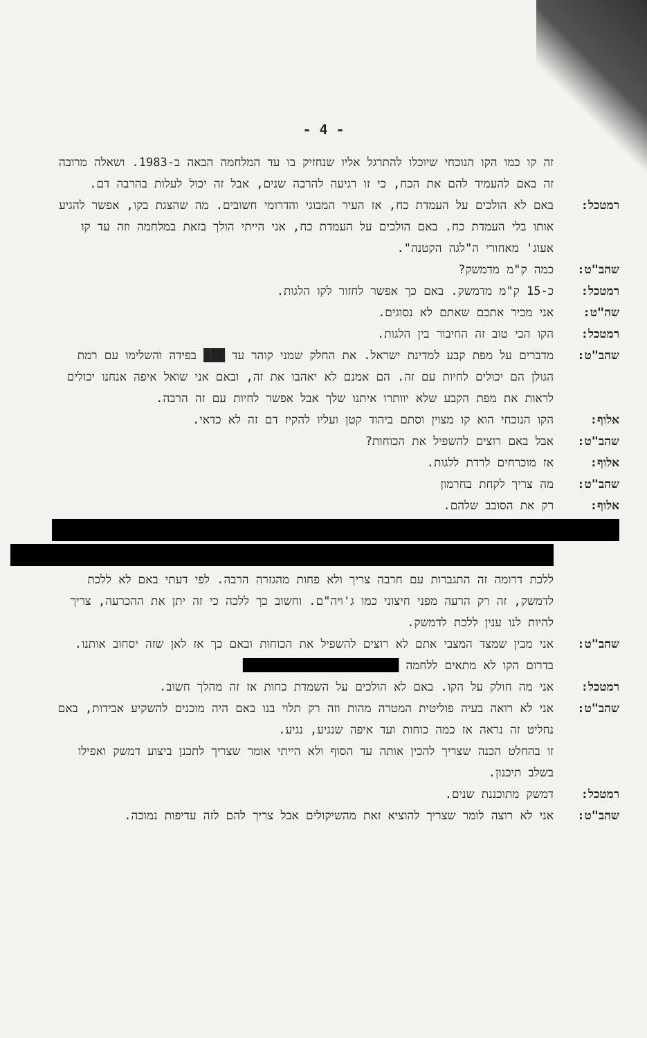- 4 -
זה קו כמו הקו הנוכחי שיוכלו להתרגל אליו שנחזיק בו עד המלחמה הבאה ב-1983. ושאלה מרובה זה באם להעמיד להם את הכח, כי זו רגיעה להרבה שנים, אבל זה יכול לעלות בהרבה דם.
רמטכל: באם לא הולכים על העמדת כח, אז העיר המבוגי והדרומי חשובים. מה שהצגת בקו, אפשר להגיע אותו בלי העמדת כח. באם הולכים על העמדת כח, אני הייתי הולך בזאת במלחמה וזה עד קו אעוג' מאחורי ה"לגה הקטנה".
שהב"ט: כמה ק"מ מדמשק?
רמטכל: כ-15 ק"מ מדמשק. באם כך אפשר לחזור לקו הלגות.
שה"ט: אני מכיר אתכם שאתם לא נסוגים.
רמטכל: הקו הכי טוב זה החיבור בין הלגות.
שהב"ט: מדברים על מפת קבע למדינת ישראל. את החלק שמני קוהר עד ███ בפידה והשלימו עם רמת הגולן הם יכולים לחיות עם זה. הם אמנם לא יאהבו את זה, ובאם אני שואל איפה אנחנו יכולים לראות את מפת הקבע שלא יוותרו איתנו שלך אבל אפשר לחיות עם זה הרבה.
אלוף: הקו הנוכחי הוא קו מצוין וסתם ביהוד קטן ועליו להקיז דם זה לא כדאי.
שהב"ט: אבל באם רוצים להשפיל את הכוחות?
אלוף: אז מוכרחים לרדת ללגות.
שהב"ט: מה צריך לקחת בחרמון
אלוף: רק את הסובב שלהם.
ללכת דרומה זה התגברות עם חרבה צריך ולא פחות מהגזרה הרבה. לפי דעתי באם לא ללכת לדמשק, זה רק הרעה מפני חיצוני כמו ג'ויה"ם. וחשוב כך ללכה כי זה יתן את ההכרעה, צריך להיות לנו ענין ללכת לדמשק.
שהב"ט: אני מבין שמצד המצבי אתם לא רוצים להשפיל את הכוחות ובאם כך אז לאן שזה יסחוב אותנו.
בדרום הקו לא מתאים ללחמה ██████████████████████
רמטכל: אני מה חולק על הקו. באם לא הולכים על השמדת כחות אז זה מהלך חשוב.
שהב"ט: אני לא רואה בעיה פוליטית המטרה מהות וזה רק תלוי בנו באם היה מוכנים להשקיע אבידות, באם נחליט זה נראה אז כמה כוחות ועד איפה שנגיע, נגיע.
זו בהחלט הכנה שצריך להכין אותה עד הסוף ולא הייתי אומר שצריך לתכנן ביצוע דמשק ואפילו בשלב תיכנון.
רמטכל: דמשק מתוכננת שנים.
שהב"ט: אני לא רוצה לומר שצריך להוציא זאת מהשיקולים אבל צריך להם לזה עדיפות נמוכה.